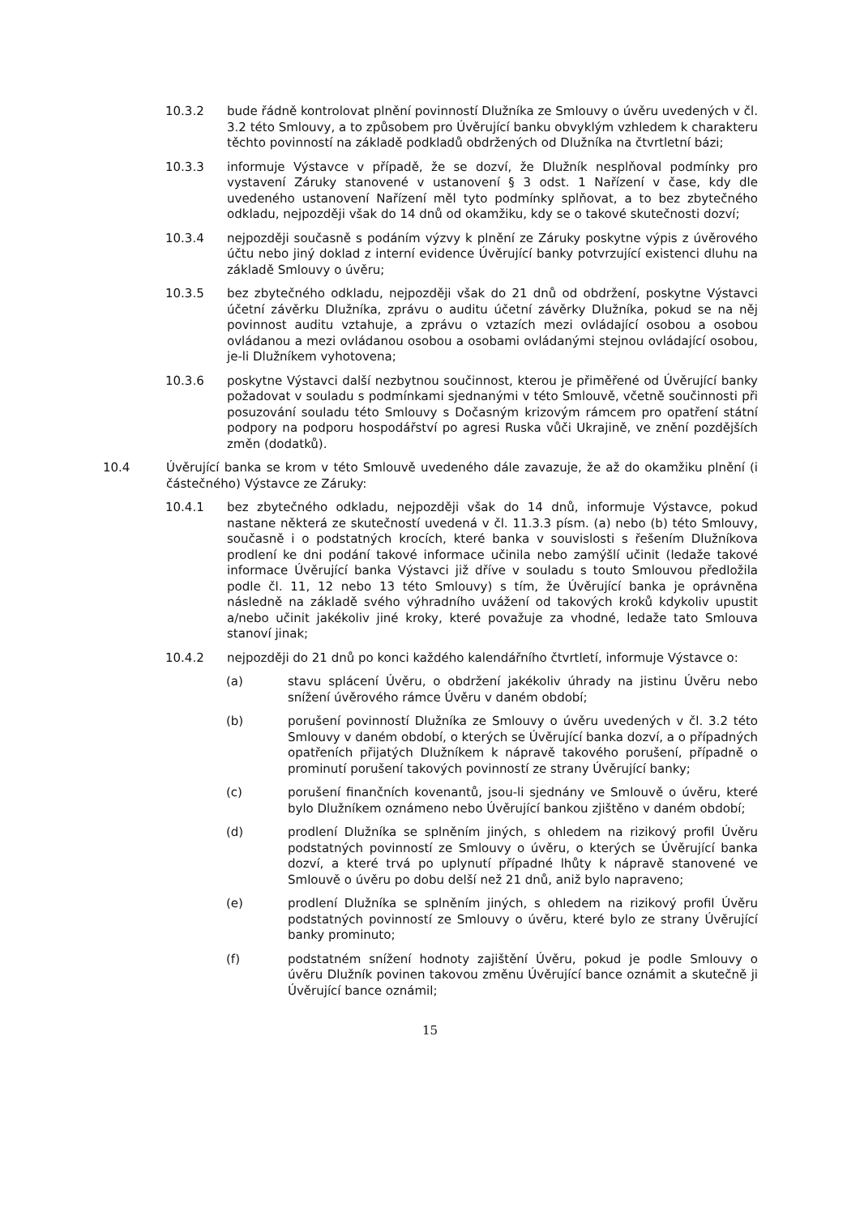10.3.2 bude řádně kontrolovat plnění povinností Dlužníka ze Smlouvy o úvěru uvedených v čl. 3.2 této Smlouvy, a to způsobem pro Úvěrující banku obvyklým vzhledem k charakteru těchto povinností na základě podkladů obdržených od Dlužníka na čtvrtletní bázi;
10.3.3 informuje Výstavce v případě, že se dozví, že Dlužník nesplňoval podmínky pro vystavení Záruky stanovené v ustanovení § 3 odst. 1 Nařízení v čase, kdy dle uvedeného ustanovení Nařízení měl tyto podmínky splňovat, a to bez zbytečného odkladu, nejpozději však do 14 dnů od okamžiku, kdy se o takové skutečnosti dozví;
10.3.4 nejpozději současně s podáním výzvy k plnění ze Záruky poskytne výpis z úvěrového účtu nebo jiný doklad z interní evidence Úvěrující banky potvrzující existenci dluhu na základě Smlouvy o úvěru;
10.3.5 bez zbytečného odkladu, nejpozději však do 21 dnů od obdržení, poskytne Výstavci účetní závěrku Dlužníka, zprávu o auditu účetní závěrky Dlužníka, pokud se na něj povinnost auditu vztahuje, a zprávu o vztazích mezi ovládající osobou a osobou ovládanou a mezi ovládanou osobou a osobami ovládanými stejnou ovládající osobou, je-li Dlužníkem vyhotovena;
10.3.6 poskytne Výstavci další nezbytnou součinnost, kterou je přiměřené od Úvěrující banky požadovat v souladu s podmínkami sjednanými v této Smlouvě, včetně součinnosti při posuzování souladu této Smlouvy s Dočasným krizovým rámcem pro opatření státní podpory na podporu hospodářství po agresi Ruska vůči Ukrajině, ve znění pozdějších změn (dodatků).
10.4 Úvěrující banka se krom v této Smlouvě uvedeného dále zavazuje, že až do okamžiku plnění (i částečného) Výstavce ze Záruky:
10.4.1 bez zbytečného odkladu, nejpozději však do 14 dnů, informuje Výstavce, pokud nastane některá ze skutečností uvedená v čl. 11.3.3 písm. (a) nebo (b) této Smlouvy, současně i o podstatných krocích, které banka v souvislosti s řešením Dlužníkova prodlení ke dni podání takové informace učinila nebo zamýšlí učinit (ledaže takové informace Úvěrující banka Výstavci již dříve v souladu s touto Smlouvou předložila podle čl. 11, 12 nebo 13 této Smlouvy) s tím, že Úvěrující banka je oprávněna následně na základě svého výhradního uvážení od takových kroků kdykoliv upustit a/nebo učinit jakékoliv jiné kroky, které považuje za vhodné, ledaže tato Smlouva stanoví jinak;
10.4.2 nejpozději do 21 dnů po konci každého kalendářního čtvrtletí, informuje Výstavce o:
(a) stavu splácení Úvěru, o obdržení jakékoliv úhrady na jistinu Úvěru nebo snížení úvěrového rámce Úvěru v daném období;
(b) porušení povinností Dlužníka ze Smlouvy o úvěru uvedených v čl. 3.2 této Smlouvy v daném období, o kterých se Úvěrující banka dozví, a o případných opatřeních přijatých Dlužníkem k nápravě takového porušení, případně o prominutí porušení takových povinností ze strany Úvěrující banky;
(c) porušení finančních kovenantů, jsou-li sjednány ve Smlouvě o úvěru, které bylo Dlužníkem oznámeno nebo Úvěrující bankou zjištěno v daném období;
(d) prodlení Dlužníka se splněním jiných, s ohledem na rizikový profil Úvěru podstatných povinností ze Smlouvy o úvěru, o kterých se Úvěrující banka dozví, a které trvá po uplynutí případné lhůty k nápravě stanovené ve Smlouvě o úvěru po dobu delší než 21 dnů, aniž bylo napraveno;
(e) prodlení Dlužníka se splněním jiných, s ohledem na rizikový profil Úvěru podstatných povinností ze Smlouvy o úvěru, které bylo ze strany Úvěrující banky prominuto;
(f) podstatném snížení hodnoty zajištění Úvěru, pokud je podle Smlouvy o úvěru Dlužník povinen takovou změnu Úvěrující bance oznámit a skutečně ji Úvěrující bance oznámil;
15